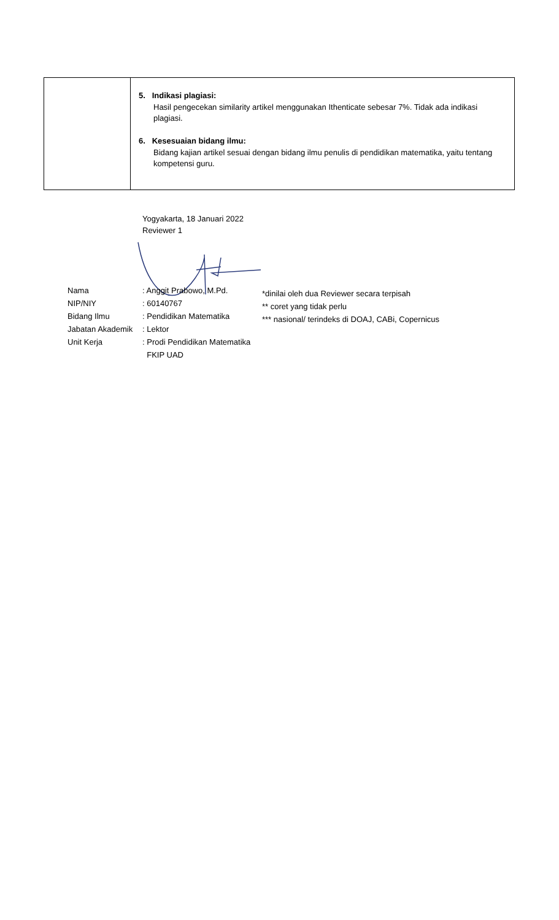| | 5. Indikasi plagiasi: Hasil pengecekan similarity artikel menggunakan Ithenticate sebesar 7%. Tidak ada indikasi plagiasi. 6. Kesesuaian bidang ilmu: Bidang kajian artikel sesuai dengan bidang ilmu penulis di pendidikan matematika, yaitu tentang kompetensi guru. |
Yogyakarta, 18 Januari 2022
Reviewer 1
| Nama | : Anggit Prabowo, M.Pd. |
| NIP/NIY | : 60140767 |
| Bidang Ilmu | : Pendidikan Matematika |
| Jabatan Akademik | : Lektor |
| Unit Kerja | : Prodi Pendidikan Matematika FKIP UAD |
*dinilai oleh dua Reviewer secara terpisah
** coret yang tidak perlu
*** nasional/ terindeks di DOAJ, CABi, Copernicus